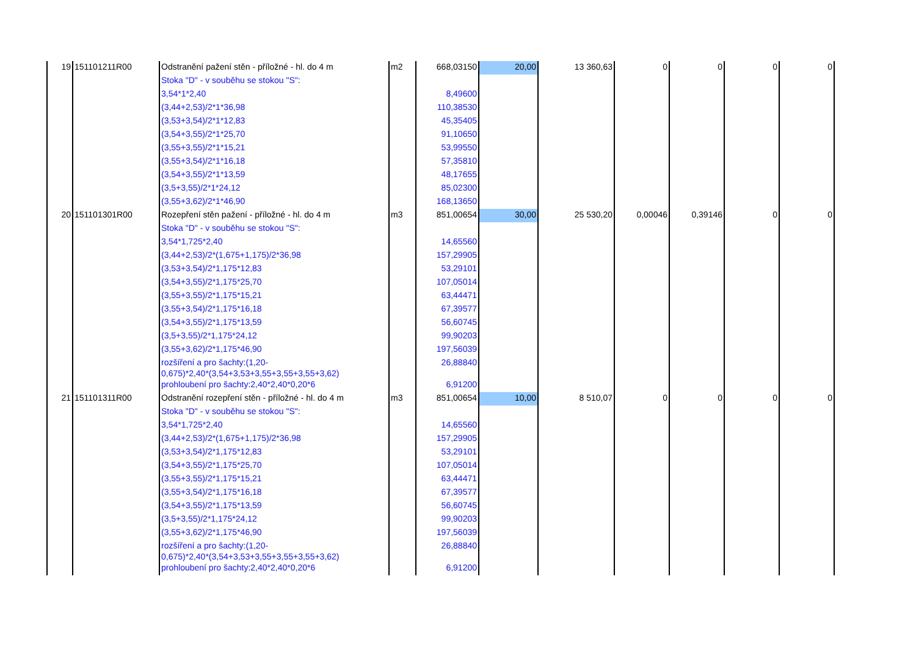| 19 | 151101211R00 | Odstranění pažení stěn - příložné - hl. do 4 m | m2 | 668,03150 | 20,00 | 13 360,63 | 0 | 0 | 0 | 0 |
| | | Stoka "D" - v souběhu se stokou "S": | | | | | | | | |
| | | 3,54*1*2,40 | | 8,49600 | | | | | | |
| | | (3,44+2,53)/2*1*36,98 | | 110,38530 | | | | | | |
| | | (3,53+3,54)/2*1*12,83 | | 45,35405 | | | | | | |
| | | (3,54+3,55)/2*1*25,70 | | 91,10650 | | | | | | |
| | | (3,55+3,55)/2*1*15,21 | | 53,99550 | | | | | | |
| | | (3,55+3,54)/2*1*16,18 | | 57,35810 | | | | | | |
| | | (3,54+3,55)/2*1*13,59 | | 48,17655 | | | | | | |
| | | (3,5+3,55)/2*1*24,12 | | 85,02300 | | | | | | |
| | | (3,55+3,62)/2*1*46,90 | | 168,13650 | | | | | | |
| 20 | 151101301R00 | Rozepření stěn pažení - příložné - hl. do 4 m | m3 | 851,00654 | 30,00 | 25 530,20 | 0,00046 | 0,39146 | 0 | 0 |
| | | Stoka "D" - v souběhu se stokou "S": | | | | | | | | |
| | | 3,54*1,725*2,40 | | 14,65560 | | | | | | |
| | | (3,44+2,53)/2*(1,675+1,175)/2*36,98 | | 157,29905 | | | | | | |
| | | (3,53+3,54)/2*1,175*12,83 | | 53,29101 | | | | | | |
| | | (3,54+3,55)/2*1,175*25,70 | | 107,05014 | | | | | | |
| | | (3,55+3,55)/2*1,175*15,21 | | 63,44471 | | | | | | |
| | | (3,55+3,54)/2*1,175*16,18 | | 67,39577 | | | | | | |
| | | (3,54+3,55)/2*1,175*13,59 | | 56,60745 | | | | | | |
| | | (3,5+3,55)/2*1,175*24,12 | | 99,90203 | | | | | | |
| | | (3,55+3,62)/2*1,175*46,90 | | 197,56039 | | | | | | |
| | | rozšíření a pro šachty:(1,20- 0,675)*2,40*(3,54+3,53+3,55+3,55+3,55+3,62) | | 26,88840 | | | | | | |
| | | prohloubení pro šachty:2,40*2,40*0,20*6 | | 6,91200 | | | | | | |
| 21 | 151101311R00 | Odstranění rozepření stěn - příložné - hl. do 4 m | m3 | 851,00654 | 10,00 | 8 510,07 | 0 | 0 | 0 | 0 |
| | | Stoka "D" - v souběhu se stokou "S": | | | | | | | | |
| | | 3,54*1,725*2,40 | | 14,65560 | | | | | | |
| | | (3,44+2,53)/2*(1,675+1,175)/2*36,98 | | 157,29905 | | | | | | |
| | | (3,53+3,54)/2*1,175*12,83 | | 53,29101 | | | | | | |
| | | (3,54+3,55)/2*1,175*25,70 | | 107,05014 | | | | | | |
| | | (3,55+3,55)/2*1,175*15,21 | | 63,44471 | | | | | | |
| | | (3,55+3,54)/2*1,175*16,18 | | 67,39577 | | | | | | |
| | | (3,54+3,55)/2*1,175*13,59 | | 56,60745 | | | | | | |
| | | (3,5+3,55)/2*1,175*24,12 | | 99,90203 | | | | | | |
| | | (3,55+3,62)/2*1,175*46,90 | | 197,56039 | | | | | | |
| | | rozšíření a pro šachty:(1,20- 0,675)*2,40*(3,54+3,53+3,55+3,55+3,55+3,62) | | 26,88840 | | | | | | |
| | | prohloubení pro šachty:2,40*2,40*0,20*6 | | 6,91200 | | | | | | |